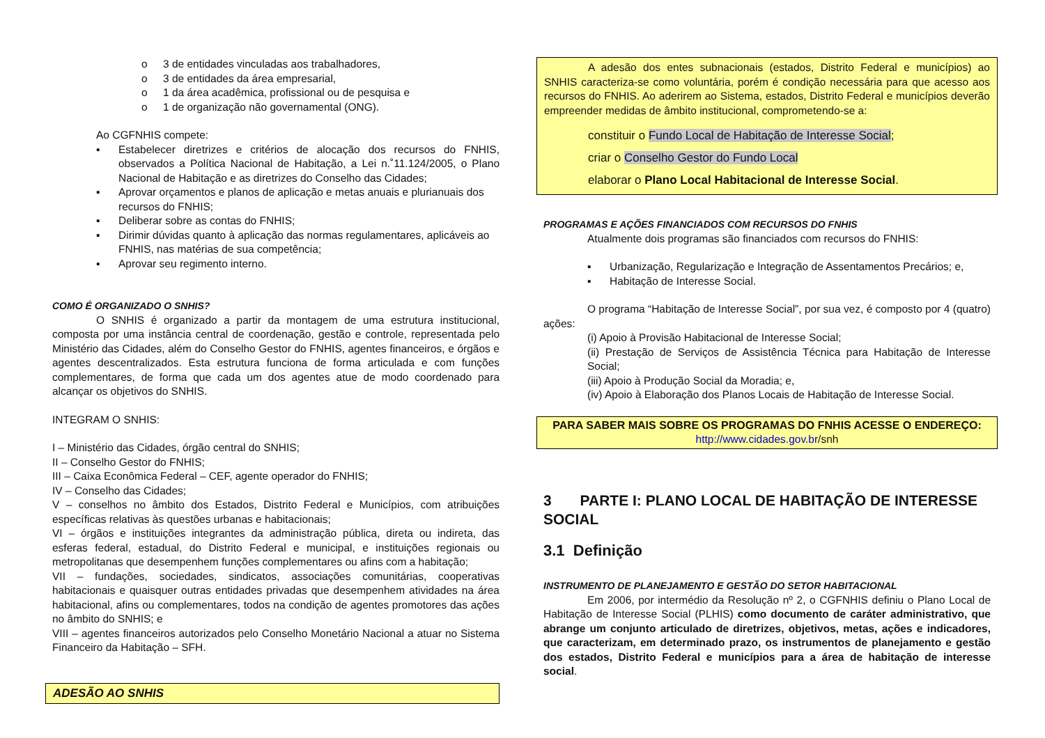o 3 de entidades vinculadas aos trabalhadores,
o 3 de entidades da área empresarial,
o 1 da área acadêmica, profissional ou de pesquisa e
o 1 de organização não governamental (ONG).
Ao CGFNHIS compete:
▪ Estabelecer diretrizes e critérios de alocação dos recursos do FNHIS, observados a Política Nacional de Habitação, a Lei n.˚11.124/2005, o Plano Nacional de Habitação e as diretrizes do Conselho das Cidades;
▪ Aprovar orçamentos e planos de aplicação e metas anuais e plurianuais dos recursos do FNHIS;
▪ Deliberar sobre as contas do FNHIS;
▪ Dirimir dúvidas quanto à aplicação das normas regulamentares, aplicáveis ao FNHIS, nas matérias de sua competência;
▪ Aprovar seu regimento interno.
COMO É ORGANIZADO O SNHIS?
O SNHIS é organizado a partir da montagem de uma estrutura institucional, composta por uma instância central de coordenação, gestão e controle, representada pelo Ministério das Cidades, além do Conselho Gestor do FNHIS, agentes financeiros, e órgãos e agentes descentralizados. Esta estrutura funciona de forma articulada e com funções complementares, de forma que cada um dos agentes atue de modo coordenado para alcançar os objetivos do SNHIS.
INTEGRAM O SNHIS:
I – Ministério das Cidades, órgão central do SNHIS;
II – Conselho Gestor do FNHIS;
III – Caixa Econômica Federal – CEF, agente operador do FNHIS;
IV – Conselho das Cidades;
V – conselhos no âmbito dos Estados, Distrito Federal e Municípios, com atribuições específicas relativas às questões urbanas e habitacionais;
VI – órgãos e instituições integrantes da administração pública, direta ou indireta, das esferas federal, estadual, do Distrito Federal e municipal, e instituições regionais ou metropolitanas que desempenhem funções complementares ou afins com a habitação;
VII – fundações, sociedades, sindicatos, associações comunitárias, cooperativas habitacionais e quaisquer outras entidades privadas que desempenhem atividades na área habitacional, afins ou complementares, todos na condição de agentes promotores das ações no âmbito do SNHIS; e
VIII – agentes financeiros autorizados pelo Conselho Monetário Nacional a atuar no Sistema Financeiro da Habitação – SFH.
ADESÃO AO SNHIS
A adesão dos entes subnacionais (estados, Distrito Federal e municípios) ao SNHIS caracteriza-se como voluntária, porém é condição necessária para que acesso aos recursos do FNHIS. Ao aderirem ao Sistema, estados, Distrito Federal e municípios deverão empreender medidas de âmbito institucional, comprometendo-se a:
constituir o Fundo Local de Habitação de Interesse Social;
criar o Conselho Gestor do Fundo Local
elaborar o Plano Local Habitacional de Interesse Social.
PROGRAMAS E AÇÕES FINANCIADOS COM RECURSOS DO FNHIS
Atualmente dois programas são financiados com recursos do FNHIS:
▪ Urbanização, Regularização e Integração de Assentamentos Precários; e,
▪ Habitação de Interesse Social.
O programa “Habitação de Interesse Social”, por sua vez, é composto por 4 (quatro) ações:
(i) Apoio à Provisão Habitacional de Interesse Social;
(ii) Prestação de Serviços de Assistência Técnica para Habitação de Interesse Social;
(iii) Apoio à Produção Social da Moradia; e,
(iv) Apoio à Elaboração dos Planos Locais de Habitação de Interesse Social.
PARA SABER MAIS SOBRE OS PROGRAMAS DO FNHIS ACESSE O ENDEREÇO:
http://www.cidades.gov.br/snh
3 PARTE I: PLANO LOCAL DE HABITAÇÃO DE INTERESSE SOCIAL
3.1 Definição
INSTRUMENTO DE PLANEJAMENTO E GESTÃO DO SETOR HABITACIONAL
Em 2006, por intermédio da Resolução nº 2, o CGFNHIS definiu o Plano Local de Habitação de Interesse Social (PLHIS) como documento de caráter administrativo, que abrange um conjunto articulado de diretrizes, objetivos, metas, ações e indicadores, que caracterizam, em determinado prazo, os instrumentos de planejamento e gestão dos estados, Distrito Federal e municípios para a área de habitação de interesse social.